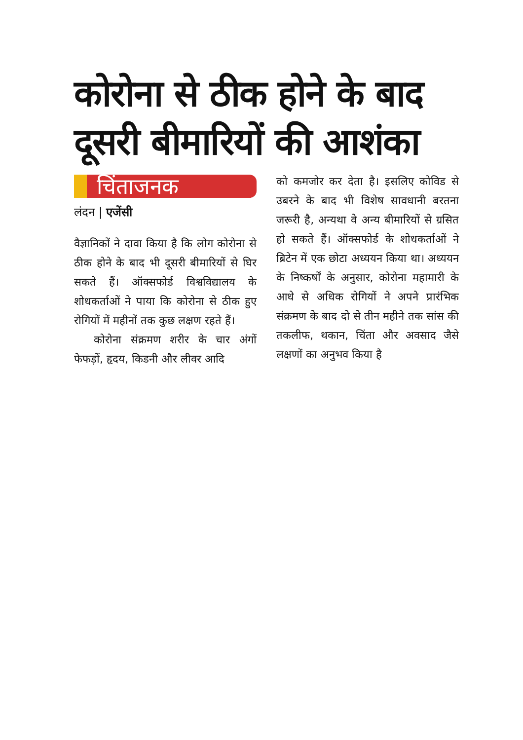कोरोना से ठीक होने के बाद दूसरी बीमारियों की आशंका
चिंताजनक
लंदन | एजेंसी
वैज्ञानिकों ने दावा किया है कि लोग कोरोना से ठीक होने के बाद भी दूसरी बीमारियों से घिर सकते हैं। ऑक्सफोर्ड विश्वविद्यालय के शोधकर्ताओं ने पाया कि कोरोना से ठीक हुए रोगियों में महीनों तक कुछ लक्षण रहते हैं।
कोरोना संक्रमण शरीर के चार अंगों फेफड़ों, हृदय, किडनी और लीवर आदि
को कमजोर कर देता है। इसलिए कोविड से उबरने के बाद भी विशेष सावधानी बरतना जरूरी है, अन्यथा वे अन्य बीमारियों से ग्रसित हो सकते हैं। ऑक्सफोर्ड के शोधकर्ताओं ने ब्रिटेन में एक छोटा अध्ययन किया था। अध्ययन के निष्कर्षों के अनुसार, कोरोना महामारी के आधे से अधिक रोगियों ने अपने प्रारंभिक संक्रमण के बाद दो से तीन महीने तक सांस की तकलीफ, थकान, चिंता और अवसाद जैसे लक्षणों का अनुभव किया है